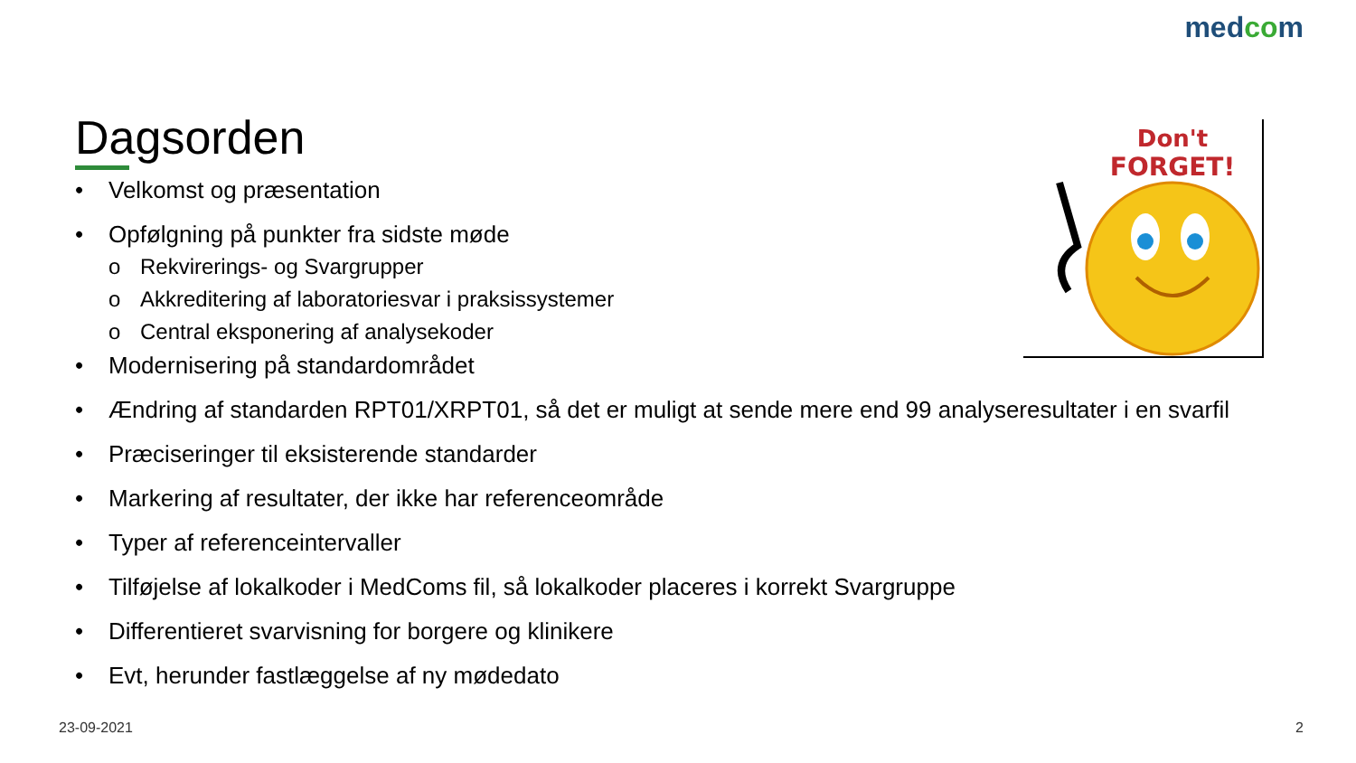medcom
Dagsorden
• Velkomst og præsentation
• Opfølgning på punkter fra sidste møde
o Rekvirerings- og Svargrupper
o Akkreditering af laboratoriesvar i praksissystemer
o Central eksponering af analysekoder
• Modernisering på standardområdet
• Ændring af standarden RPT01/XRPT01, så det er muligt at sende mere end 99 analyseresultater i en svarfil
• Præciseringer til eksisterende standarder
• Markering af resultater, der ikke har referenceområde
• Typer af referenceintervaller
• Tilføjelse af lokalkoder i MedComs fil, så lokalkoder placeres i korrekt Svargruppe
• Differentieret svarvisning for borgere og klinikere
• Evt, herunder fastlæggelse af ny mødedato
Don't
FORGET!
23-09-2021 2